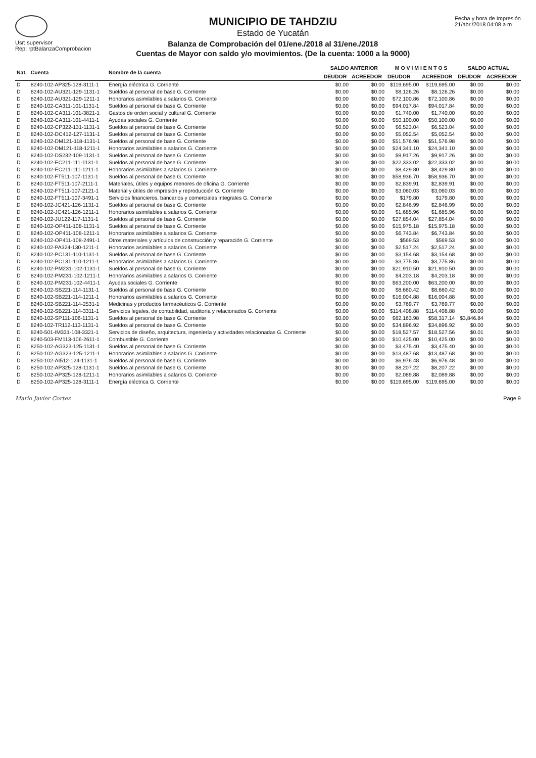Usr: supervisor
Rep: rptBalanzaComprobacion
MUNICIPIO DE TAHDZIU
Estado de Yucatán
Balanza de Comprobación del 01/ene./2018 al 31/ene./2018
Cuentas de Mayor con saldo y/o movimientos. (De la cuenta: 1000 a la 9000)
Fecha y hora de Impresión
21/abr./2018 04:08 a m
| Nat. | Cuenta | Nombre de la cuenta | SALDO ANTERIOR | | M O V I M I E N T O S | | SALDO ACTUAL | |
| --- | --- | --- | --- | --- | --- | --- | --- | --- |
| | | | DEUDOR | ACREEDOR | DEUDOR | ACREEDOR | DEUDOR | ACREEDOR |
| D | 8240-102-AP325-128-3111-1 | Energía eléctrica G. Corriente | $0.00 | $0.00 | $119,695.00 | $119,695.00 | $0.00 | $0.00 |
| D | 8240-102-AU321-129-1131-1 | Sueldos al personal de base G. Corriente | $0.00 | $0.00 | $8,126.26 | $8,126.26 | $0.00 | $0.00 |
| D | 8240-102-AU321-129-1211-1 | Honorarios asimilables a salarios G. Corriente | $0.00 | $0.00 | $72,100.86 | $72,100.86 | $0.00 | $0.00 |
| D | 8240-102-CA311-101-1131-1 | Sueldos al personal de base G. Corriente | $0.00 | $0.00 | $94,017.84 | $94,017.84 | $0.00 | $0.00 |
| D | 8240-102-CA311-101-3821-1 | Gastos de orden social y cultural G. Corriente | $0.00 | $0.00 | $1,740.00 | $1,740.00 | $0.00 | $0.00 |
| D | 8240-102-CA311-101-4411-1 | Ayudas sociales G. Corriente | $0.00 | $0.00 | $50,100.00 | $50,100.00 | $0.00 | $0.00 |
| D | 8240-102-CP322-131-1131-1 | Sueldos al personal de base G. Corriente | $0.00 | $0.00 | $6,523.04 | $6,523.04 | $0.00 | $0.00 |
| D | 8240-102-DC412-127-1131-1 | Sueldos al personal de base G. Corriente | $0.00 | $0.00 | $5,052.54 | $5,052.54 | $0.00 | $0.00 |
| D | 8240-102-DM121-118-1131-1 | Sueldos al personal de base G. Corriente | $0.00 | $0.00 | $51,576.98 | $51,576.98 | $0.00 | $0.00 |
| D | 8240-102-DM121-118-1211-1 | Honorarios asimilables a salarios G. Corriente | $0.00 | $0.00 | $24,341.10 | $24,341.10 | $0.00 | $0.00 |
| D | 8240-102-DS232-109-1131-1 | Sueldos al personal de base G. Corriente | $0.00 | $0.00 | $9,917.26 | $9,917.26 | $0.00 | $0.00 |
| D | 8240-102-EC211-111-1131-1 | Sueldos al personal de base G. Corriente | $0.00 | $0.00 | $22,333.02 | $22,333.02 | $0.00 | $0.00 |
| D | 8240-102-EC211-111-1211-1 | Honorarios asimilables a salarios G. Corriente | $0.00 | $0.00 | $8,429.80 | $8,429.80 | $0.00 | $0.00 |
| D | 8240-102-FT511-107-1131-1 | Sueldos al personal de base G. Corriente | $0.00 | $0.00 | $58,936.70 | $58,936.70 | $0.00 | $0.00 |
| D | 8240-102-FT511-107-2111-1 | Materiales, útiles y equipos menores de oficina G. Corriente | $0.00 | $0.00 | $2,839.91 | $2,839.91 | $0.00 | $0.00 |
| D | 8240-102-FT511-107-2121-1 | Material y útiles de impresión y reproducción G. Corriente | $0.00 | $0.00 | $3,060.03 | $3,060.03 | $0.00 | $0.00 |
| D | 8240-102-FT511-107-3491-1 | Servicios financieros, bancarios y comerciales integrales G. Corriente | $0.00 | $0.00 | $179.80 | $179.80 | $0.00 | $0.00 |
| D | 8240-102-JC421-126-1131-1 | Sueldos al personal de base G. Corriente | $0.00 | $0.00 | $2,846.99 | $2,846.99 | $0.00 | $0.00 |
| D | 8240-102-JC421-126-1211-1 | Honorarios asimilables a salarios G. Corriente | $0.00 | $0.00 | $1,685.96 | $1,685.96 | $0.00 | $0.00 |
| D | 8240-102-JU122-117-1131-1 | Sueldos al personal de base G. Corriente | $0.00 | $0.00 | $27,854.04 | $27,854.04 | $0.00 | $0.00 |
| D | 8240-102-OP411-108-1131-1 | Sueldos al personal de base G. Corriente | $0.00 | $0.00 | $15,975.18 | $15,975.18 | $0.00 | $0.00 |
| D | 8240-102-OP411-108-1211-1 | Honorarios asimilables a salarios G. Corriente | $0.00 | $0.00 | $6,743.84 | $6,743.84 | $0.00 | $0.00 |
| D | 8240-102-OP411-108-2491-1 | Otros materiales y artículos de construcción y reparación G. Corriente | $0.00 | $0.00 | $569.53 | $569.53 | $0.00 | $0.00 |
| D | 8240-102-PA324-130-1211-1 | Honorarios asimilables a salarios G. Corriente | $0.00 | $0.00 | $2,517.24 | $2,517.24 | $0.00 | $0.00 |
| D | 8240-102-PC131-110-1131-1 | Sueldos al personal de base G. Corriente | $0.00 | $0.00 | $3,154.68 | $3,154.68 | $0.00 | $0.00 |
| D | 8240-102-PC131-110-1211-1 | Honorarios asimilables a salarios G. Corriente | $0.00 | $0.00 | $3,775.86 | $3,775.86 | $0.00 | $0.00 |
| D | 8240-102-PM231-102-1131-1 | Sueldos al personal de base G. Corriente | $0.00 | $0.00 | $21,910.50 | $21,910.50 | $0.00 | $0.00 |
| D | 8240-102-PM231-102-1211-1 | Honorarios asimilables a salarios G. Corriente | $0.00 | $0.00 | $4,203.18 | $4,203.18 | $0.00 | $0.00 |
| D | 8240-102-PM231-102-4411-1 | Ayudas sociales G. Corriente | $0.00 | $0.00 | $63,200.00 | $63,200.00 | $0.00 | $0.00 |
| D | 8240-102-SB221-114-1131-1 | Sueldos al personal de base G. Corriente | $0.00 | $0.00 | $8,660.42 | $8,660.42 | $0.00 | $0.00 |
| D | 8240-102-SB221-114-1211-1 | Honorarios asimilables a salarios G. Corriente | $0.00 | $0.00 | $16,004.88 | $16,004.88 | $0.00 | $0.00 |
| D | 8240-102-SB221-114-2531-1 | Medicinas y productos farmacéuticos G. Corriente | $0.00 | $0.00 | $3,769.77 | $3,769.77 | $0.00 | $0.00 |
| D | 8240-102-SB221-114-3311-1 | Servicios legales, de contabilidad, auditoría y relacionados G. Corriente | $0.00 | $0.00 | $114,408.88 | $114,408.88 | $0.00 | $0.00 |
| D | 8240-102-SP111-106-1131-1 | Sueldos al personal de base G. Corriente | $0.00 | $0.00 | $62,163.98 | $58,317.14 | $3,846.84 | $0.00 |
| D | 8240-102-TR112-113-1131-1 | Sueldos al personal de base G. Corriente | $0.00 | $0.00 | $34,896.92 | $34,896.92 | $0.00 | $0.00 |
| D | 8240-501-IM331-108-3321-1 | Servicios de diseño, arquitectura, ingeniería y actividades relacionadas G. Corriente | $0.00 | $0.00 | $18,527.57 | $18,527.56 | $0.01 | $0.00 |
| D | 8240-503-FM113-106-2611-1 | Combustible G. Corriente | $0.00 | $0.00 | $10,425.00 | $10,425.00 | $0.00 | $0.00 |
| D | 8250-102-AG323-125-1131-1 | Sueldos al personal de base G. Corriente | $0.00 | $0.00 | $3,475.40 | $3,475.40 | $0.00 | $0.00 |
| D | 8250-102-AG323-125-1211-1 | Honorarios asimilables a salarios G. Corriente | $0.00 | $0.00 | $13,487.68 | $13,487.68 | $0.00 | $0.00 |
| D | 8250-102-AI512-124-1131-1 | Sueldos al personal de base G. Corriente | $0.00 | $0.00 | $6,976.48 | $6,976.48 | $0.00 | $0.00 |
| D | 8250-102-AP325-128-1131-1 | Sueldos al personal de base G. Corriente | $0.00 | $0.00 | $8,207.22 | $8,207.22 | $0.00 | $0.00 |
| D | 8250-102-AP325-128-1211-1 | Honorarios asimilables a salarios G. Corriente | $0.00 | $0.00 | $2,089.88 | $2,089.88 | $0.00 | $0.00 |
| D | 8250-102-AP325-128-3111-1 | Energía eléctrica G. Corriente | $0.00 | $0.00 | $119,695.00 | $119,695.00 | $0.00 | $0.00 |
Mario Javier Cortez Page 9